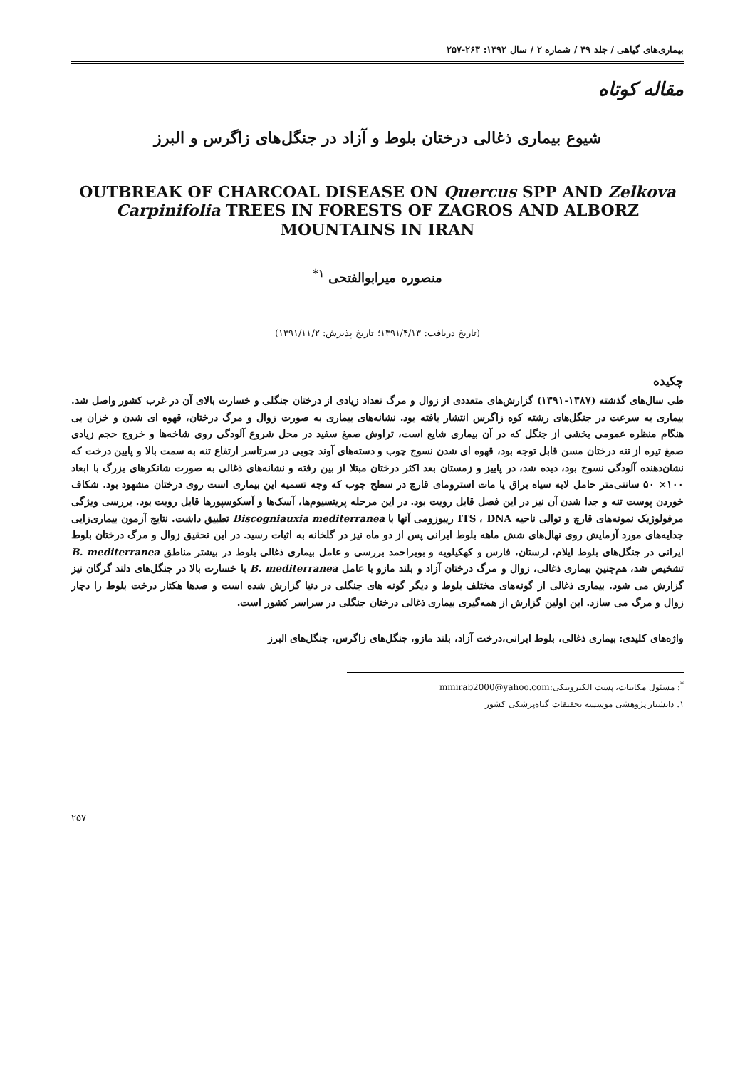بیماری‌های گیاهی / جلد ۴۹ / شماره ۲ / سال ۱۳۹۲: ۲۶۳-۲۵۷
مقاله کوتاه
شیوع بیماری ذغالی درختان بلوط و آزاد در جنگل‌های زاگرس و البرز
OUTBREAK OF CHARCOAL DISEASE ON Quercus SPP AND Zelkova Carpinifolia TREES IN FORESTS OF ZAGROS AND ALBORZ MOUNTAINS IN IRAN
منصوره میرابوالفتحی <sup>۱*</sup>
(تاریخ دریافت: ۱۳۹۱/۴/۱۳؛ تاریخ پذیرش: ۱۳۹۱/۱۱/۲)
چکیده
طی سال‌های گذشته (۱۳۸۷-۱۳۹۱) گزارش‌های متعددی از زوال و مرگ تعداد زیادی از درختان جنگلی و خسارت بالای آن در غرب کشور واصل شد. بیماری به سرعت در جنگل‌های رشته کوه زاگرس انتشار یافته بود. نشانه‌های بیماری به صورت زوال و مرگ درختان، قهوه ای شدن و خزان بی هنگام منظره عمومی بخشی از جنگل که در آن بیماری شایع است، تراوش صمغ سفید در محل شروع آلودگی روی شاخه‌ها و خروج حجم زیادی صمغ تیره از تنه درختان مسن قابل توجه بود، قهوه ای شدن نسوج چوب و دسته‌های آوند چوبی در سرتاسر ارتفاع تنه به سمت بالا و پایین درخت که نشان‌دهنده آلودگی نسوج بود، دیده شد، در پاییز و زمستان بعد اکثر درختان مبتلا از بین رفته و نشانه‌های ذغالی به صورت شانکرهای بزرگ با ابعاد ۱۰۰× ۵۰ سانتی‌متر حامل لایه سیاه براق یا مات استرومای قارچ در سطح چوب که وجه تسمیه این بیماری است روی درختان مشهود بود. شکاف خوردن پوست تنه و جدا شدن آن نیز در این فصل قابل رویت بود. در این مرحله پریتسیوم‌ها، آسک‌ها و آسکوسپورها قابل رویت بود. بررسی ویژگی مرفولوژیک نمونه‌های قارچ و توالی ناحیه ITS ، DNA ریبوزومی آنها با Biscogniauxia mediterranea تطبیق داشت. نتایج آزمون بیماری‌زایی جدایه‌های مورد آزمایش روی نهال‌های شش ماهه بلوط ایرانی پس از دو ماه نیز در گلخانه به اثبات رسید. در این تحقیق زوال و مرگ درختان بلوط ایرانی در جنگل‌های بلوط ایلام، لرستان، فارس و کهکیلویه و بویراحمد بررسی و عامل بیماری ذغالی بلوط در بیشتر مناطق B. mediterranea تشخیص شد، هم‌چنین بیماری ذغالی، زوال و مرگ درختان آزاد و بلند مازو با عامل B. mediterranea با خسارت بالا در جنگل‌های دلند گرگان نیز گزارش می شود. بیماری ذغالی از گونه‌های مختلف بلوط و دیگر گونه های جنگلی در دنیا گزارش شده است و صدها هکتار درخت بلوط را دچار زوال و مرگ می سازد. این اولین گزارش از همه‌گیری بیماری ذغالی درختان جنگلی در سراسر کشور است.
واژه‌های کلیدی: بیماری ذغالی، بلوط ایرانی،درخت آزاد، بلند مازو، جنگل‌های زاگرس، جنگل‌های البرز
<sup>*</sup>: مسئول مکاتبات، پست الکترونیکی:mmirab2000@yahoo.com
۱. دانشیار پژوهشی موسسه تحقیقات گیاه‌پزشکی کشور
۲۵۷